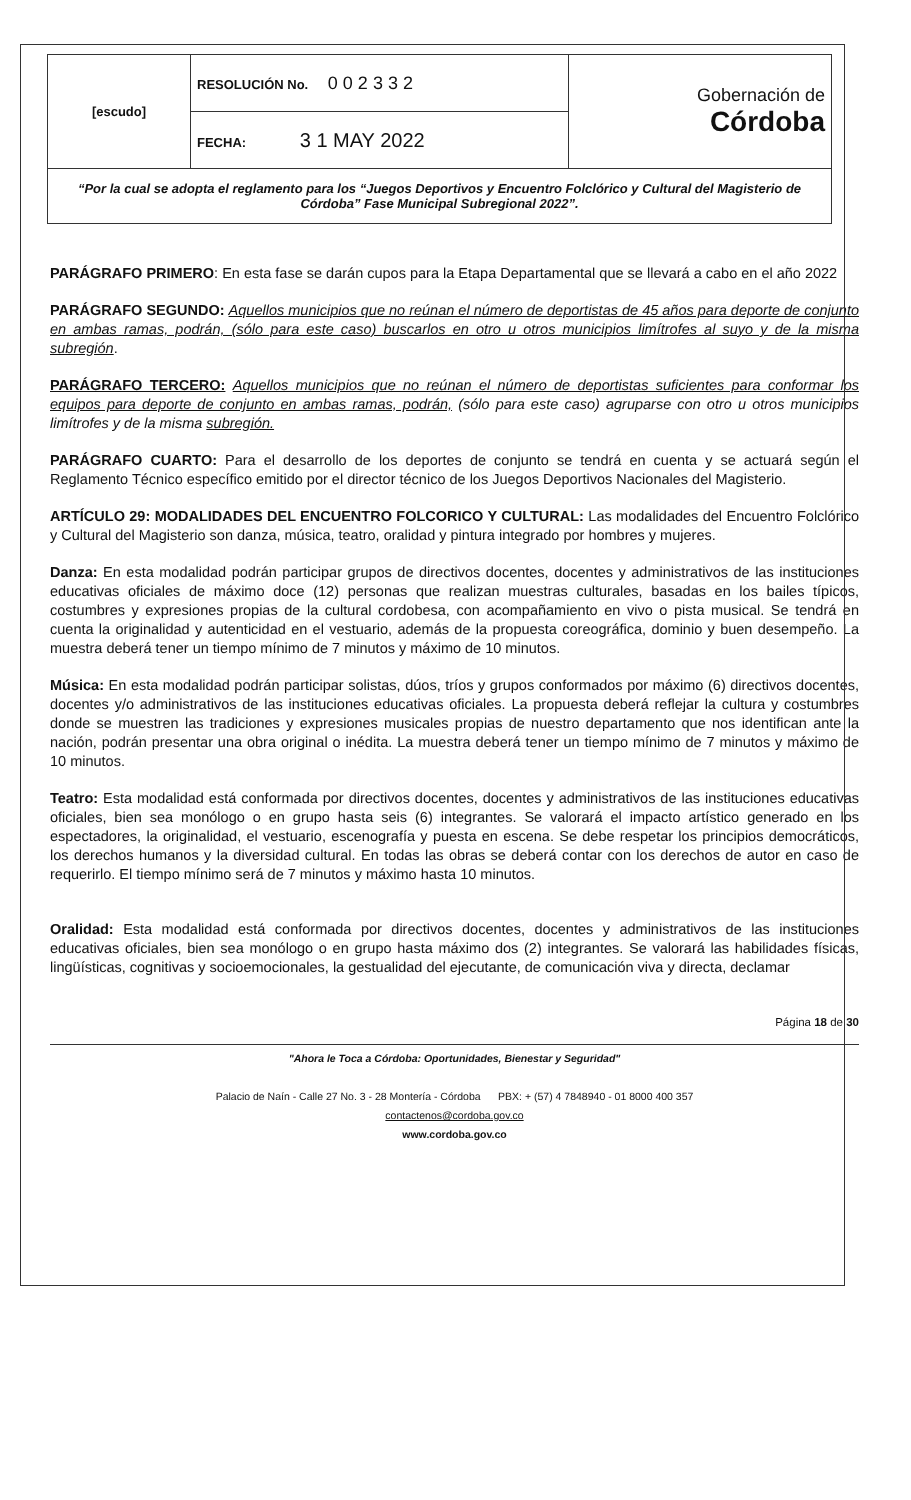| [escudo] | RESOLUCIÓN No. 0 0 2 3 3 2 | Gobernación de Córdoba |
| | FECHA: 3 1 MAY 2022 | |
| “Por la cual se adopta el reglamento para los “Juegos Deportivos y Encuentro Folclórico y Cultural del Magisterio de Córdoba” Fase Municipal Subregional 2022”. | | |
PARÁGRAFO PRIMERO: En esta fase se darán cupos para la Etapa Departamental que se llevará a cabo en el año 2022
PARÁGRAFO SEGUNDO: Aquellos municipios que no reúnan el número de deportistas de 45 años para deporte de conjunto en ambas ramas, podrán, (sólo para este caso) buscarlos en otro u otros municipios limítrofes al suyo y de la misma subregión.
PARÁGRAFO TERCERO: Aquellos municipios que no reúnan el número de deportistas suficientes para conformar los equipos para deporte de conjunto en ambas ramas, podrán, (sólo para este caso) agruparse con otro u otros municipios limítrofes y de la misma subregión.
PARÁGRAFO CUARTO: Para el desarrollo de los deportes de conjunto se tendrá en cuenta y se actuará según el Reglamento Técnico específico emitido por el director técnico de los Juegos Deportivos Nacionales del Magisterio.
ARTÍCULO 29: MODALIDADES DEL ENCUENTRO FOLCORICO Y CULTURAL: Las modalidades del Encuentro Folclórico y Cultural del Magisterio son danza, música, teatro, oralidad y pintura integrado por hombres y mujeres.
Danza: En esta modalidad podrán participar grupos de directivos docentes, docentes y administrativos de las instituciones educativas oficiales de máximo doce (12) personas que realizan muestras culturales, basadas en los bailes típicos, costumbres y expresiones propias de la cultural cordobesa, con acompañamiento en vivo o pista musical. Se tendrá en cuenta la originalidad y autenticidad en el vestuario, además de la propuesta coreográfica, dominio y buen desempeño. La muestra deberá tener un tiempo mínimo de 7 minutos y máximo de 10 minutos.
Música: En esta modalidad podrán participar solistas, dúos, tríos y grupos conformados por máximo (6) directivos docentes, docentes y/o administrativos de las instituciones educativas oficiales. La propuesta deberá reflejar la cultura y costumbres donde se muestren las tradiciones y expresiones musicales propias de nuestro departamento que nos identifican ante la nación, podrán presentar una obra original o inédita. La muestra deberá tener un tiempo mínimo de 7 minutos y máximo de 10 minutos.
Teatro: Esta modalidad está conformada por directivos docentes, docentes y administrativos de las instituciones educativas oficiales, bien sea monólogo o en grupo hasta seis (6) integrantes. Se valorará el impacto artístico generado en los espectadores, la originalidad, el vestuario, escenografía y puesta en escena. Se debe respetar los principios democráticos, los derechos humanos y la diversidad cultural. En todas las obras se deberá contar con los derechos de autor en caso de requerirlo. El tiempo mínimo será de 7 minutos y máximo hasta 10 minutos.
Oralidad: Esta modalidad está conformada por directivos docentes, docentes y administrativos de las instituciones educativas oficiales, bien sea monólogo o en grupo hasta máximo dos (2) integrantes. Se valorará las habilidades físicas, lingüísticas, cognitivas y socioemocionales, la gestualidad del ejecutante, de comunicación viva y directa, declamar
Página 18 de 30
"Ahora le Toca a Córdoba: Oportunidades, Bienestar y Seguridad"
Palacio de Naín - Calle 27 No. 3 - 28 Montería - Córdoba PBX: + (57) 4 7848940 - 01 8000 400 357
contactenos@cordoba.gov.co
www.cordoba.gov.co